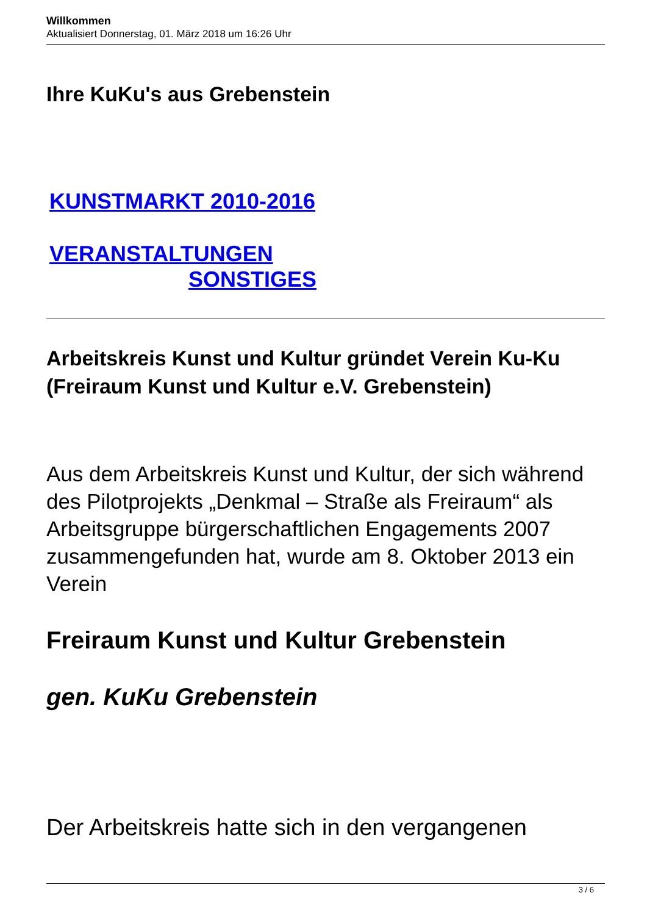Willkommen
Aktualisiert Donnerstag, 01. März 2018 um 16:26 Uhr
Ihre KuKu's aus Grebenstein
KUNSTMARKT 2010-2016
VERANSTALTUNGEN
SONSTIGES
Arbeitskreis Kunst und Kultur gründet Verein Ku-Ku (Freiraum Kunst und Kultur e.V. Grebenstein)
Aus dem Arbeitskreis Kunst und Kultur, der sich während des Pilotprojekts „Denkmal – Straße als Freiraum“ als Arbeitsgruppe bürgerschaftlichen Engagements 2007 zusammengefunden hat, wurde am 8. Oktober 2013 ein Verein
Freiraum Kunst und Kultur Grebenstein
gen. KuKu Grebenstein
Der Arbeitskreis hatte sich in den vergangenen
3 / 6